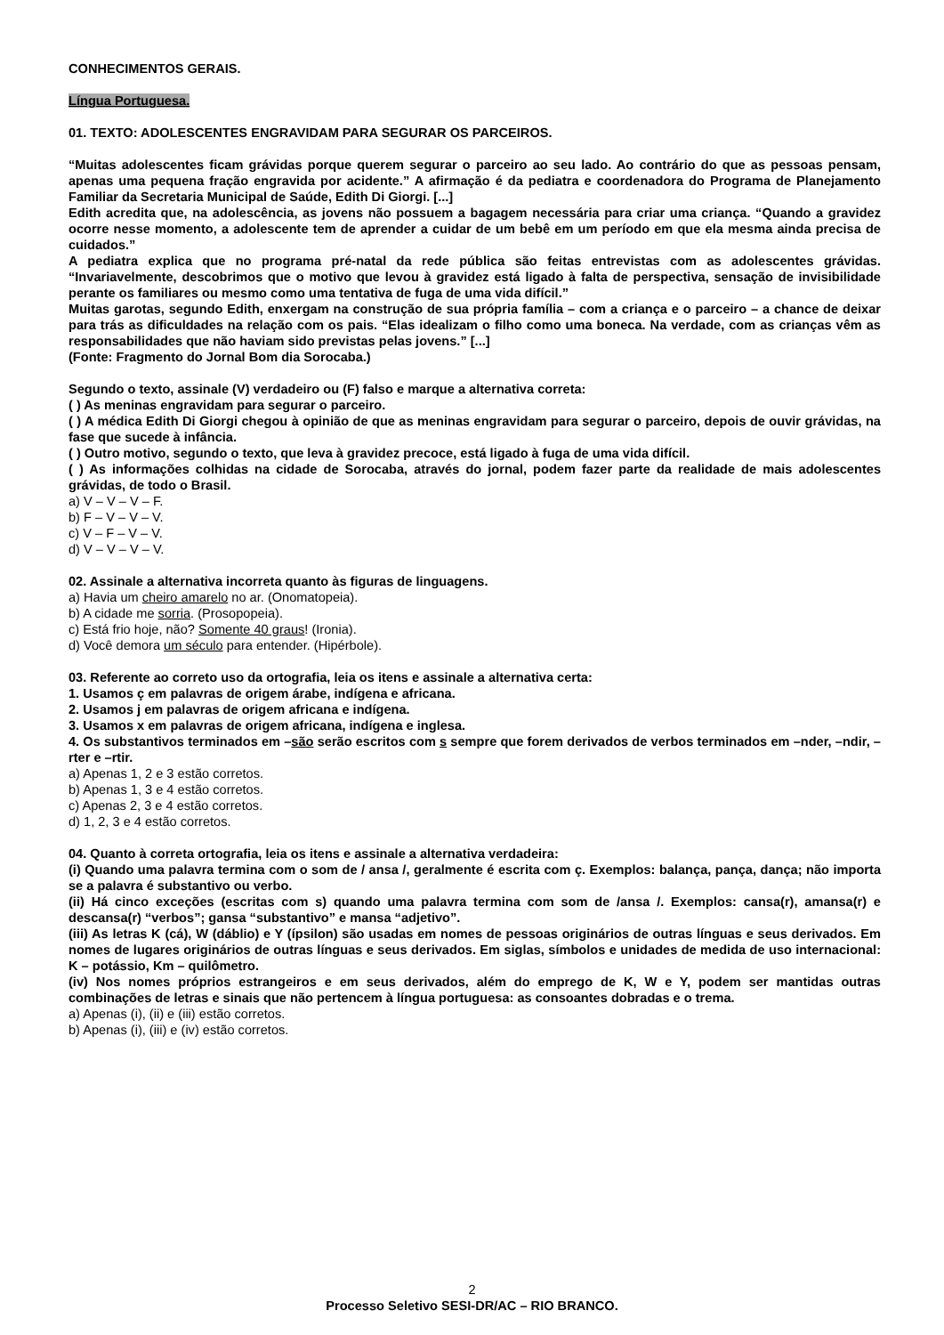CONHECIMENTOS GERAIS.
Língua Portuguesa.
01. TEXTO: ADOLESCENTES ENGRAVIDAM PARA SEGURAR OS PARCEIROS.
“Muitas adolescentes ficam grávidas porque querem segurar o parceiro ao seu lado. Ao contrário do que as pessoas pensam, apenas uma pequena fração engravida por acidente.” A afirmação é da pediatra e coordenadora do Programa de Planejamento Familiar da Secretaria Municipal de Saúde, Edith Di Giorgi. [...]
Edith acredita que, na adolescência, as jovens não possuem a bagagem necessária para criar uma criança. “Quando a gravidez ocorre nesse momento, a adolescente tem de aprender a cuidar de um bebê em um período em que ela mesma ainda precisa de cuidados.”
A pediatra explica que no programa pré-natal da rede pública são feitas entrevistas com as adolescentes grávidas. “Invariavelmente, descobrimos que o motivo que levou à gravidez está ligado à falta de perspectiva, sensação de invisibilidade perante os familiares ou mesmo como uma tentativa de fuga de uma vida difícil.”
Muitas garotas, segundo Edith, enxergam na construção de sua própria família – com a criança e o parceiro – a chance de deixar para trás as dificuldades na relação com os pais. “Elas idealizam o filho como uma boneca. Na verdade, com as crianças vêm as responsabilidades que não haviam sido previstas pelas jovens.” [...]
(Fonte: Fragmento do Jornal Bom dia Sorocaba.)
Segundo o texto, assinale (V) verdadeiro ou (F) falso e marque a alternativa correta:
( ) As meninas engravidam para segurar o parceiro.
( ) A médica Edith Di Giorgi chegou à opinião de que as meninas engravidam para segurar o parceiro, depois de ouvir grávidas, na fase que sucede à infância.
( ) Outro motivo, segundo o texto, que leva à gravidez precoce, está ligado à fuga de uma vida difícil.
( ) As informações colhidas na cidade de Sorocaba, através do jornal, podem fazer parte da realidade de mais adolescentes grávidas, de todo o Brasil.
a) V – V – V – F.
b) F – V – V – V.
c) V – F – V – V.
d) V – V – V – V.
02. Assinale a alternativa incorreta quanto às figuras de linguagens.
a) Havia um cheiro amarelo no ar. (Onomatopeia).
b) A cidade me sorria. (Prosopopeia).
c) Está frio hoje, não? Somente 40 graus! (Ironia).
d) Você demora um século para entender. (Hipérbole).
03. Referente ao correto uso da ortografia, leia os itens e assinale a alternativa certa:
1. Usamos ç em palavras de origem árabe, indígena e africana.
2. Usamos j em palavras de origem africana e indígena.
3. Usamos x em palavras de origem africana, indígena e inglesa.
4. Os substantivos terminados em –são serão escritos com s sempre que forem derivados de verbos terminados em –nder, –ndir, –rter e –rtir.
a) Apenas 1, 2 e 3 estão corretos.
b) Apenas 1, 3 e 4 estão corretos.
c) Apenas 2, 3 e 4 estão corretos.
d) 1, 2, 3 e 4 estão corretos.
04. Quanto à correta ortografia, leia os itens e assinale a alternativa verdadeira:
(i) Quando uma palavra termina com o som de / ansa /, geralmente é escrita com ç. Exemplos: balança, pança, dança; não importa se a palavra é substantivo ou verbo.
(ii) Há cinco exceções (escritas com s) quando uma palavra termina com som de /ansa /. Exemplos: cansa(r), amansa(r) e descansa(r) “verbos”; gansa “substantivo” e mansa “adjetivo”.
(iii) As letras K (cá), W (dáblio) e Y (ípsilon) são usadas em nomes de pessoas originários de outras línguas e seus derivados. Em nomes de lugares originários de outras línguas e seus derivados. Em siglas, símbolos e unidades de medida de uso internacional: K – potássio, Km – quilômetro.
(iv) Nos nomes próprios estrangeiros e em seus derivados, além do emprego de K, W e Y, podem ser mantidas outras combinações de letras e sinais que não pertencem à língua portuguesa: as consoantes dobradas e o trema.
a) Apenas (i), (ii) e (iii) estão corretos.
b) Apenas (i), (iii) e (iv) estão corretos.
2
Processo Seletivo SESI-DR/AC – RIO BRANCO.